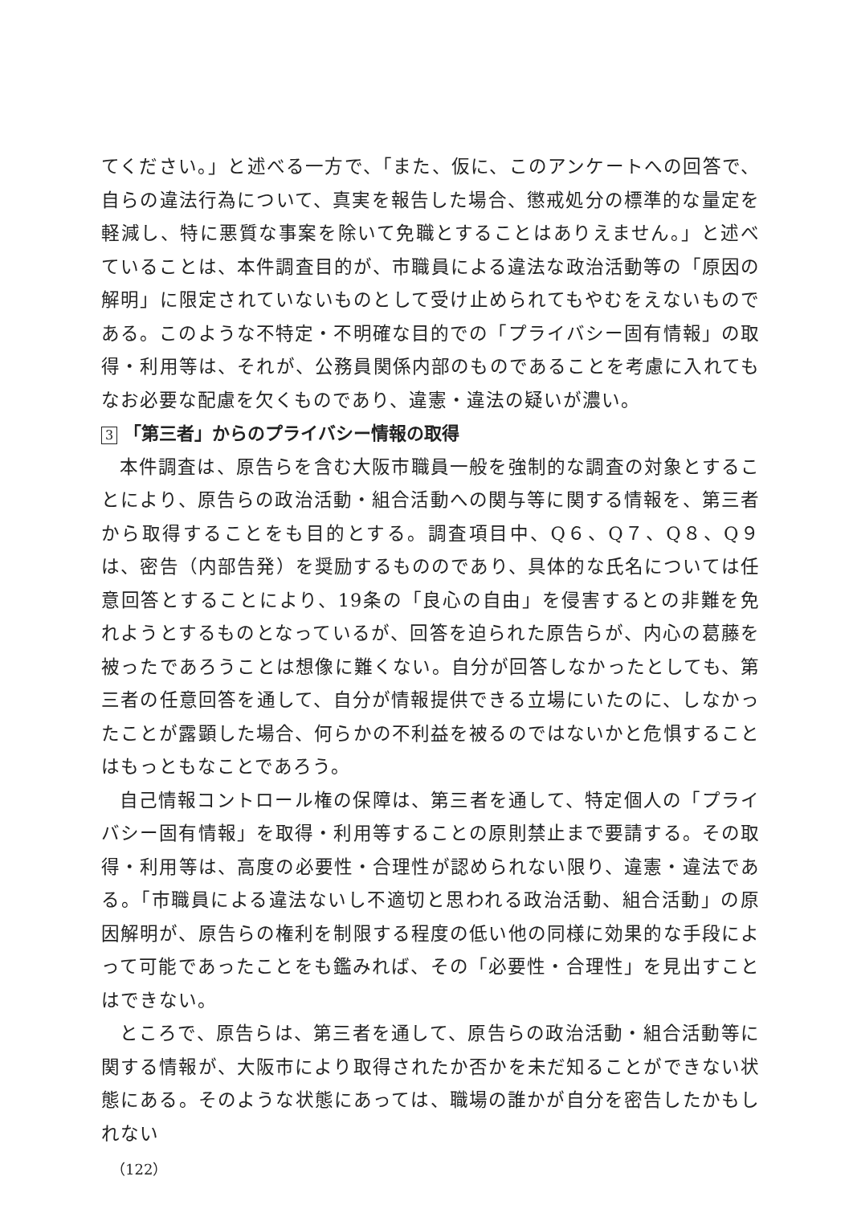てください。」と述べる一方で、「また、仮に、このアンケートへの回答で、自らの違法行為について、真実を報告した場合、懲戒処分の標準的な量定を軽減し、特に悪質な事案を除いて免職とすることはありえません。」と述べていることは、本件調査目的が、市職員による違法な政治活動等の「原因の解明」に限定されていないものとして受け止められてもやむをえないものである。このような不特定・不明確な目的での「プライバシー固有情報」の取得・利用等は、それが、公務員関係内部のものであることを考慮に入れてもなお必要な配慮を欠くものであり、違憲・違法の疑いが濃い。
3 「第三者」からのプライバシー情報の取得
本件調査は、原告らを含む大阪市職員一般を強制的な調査の対象とすることにより、原告らの政治活動・組合活動への関与等に関する情報を、第三者から取得することをも目的とする。調査項目中、Q６、Q７、Q８、Q９は、密告（内部告発）を奨励するもののであり、具体的な氏名については任意回答とすることにより、19条の「良心の自由」を侵害するとの非難を免れようとするものとなっているが、回答を迫られた原告らが、内心の葛藤を被ったであろうことは想像に難くない。自分が回答しなかったとしても、第三者の任意回答を通して、自分が情報提供できる立場にいたのに、しなかったことが露顕した場合、何らかの不利益を被るのではないかと危惧することはもっともなことであろう。
自己情報コントロール権の保障は、第三者を通して、特定個人の「プライバシー固有情報」を取得・利用等することの原則禁止まで要請する。その取得・利用等は、高度の必要性・合理性が認められない限り、違憲・違法である。「市職員による違法ないし不適切と思われる政治活動、組合活動」の原因解明が、原告らの権利を制限する程度の低い他の同様に効果的な手段によって可能であったことをも鑑みれば、その「必要性・合理性」を見出すことはできない。
ところで、原告らは、第三者を通して、原告らの政治活動・組合活動等に関する情報が、大阪市により取得されたか否かを未だ知ることができない状態にある。そのような状態にあっては、職場の誰かが自分を密告したかもしれない
（122）